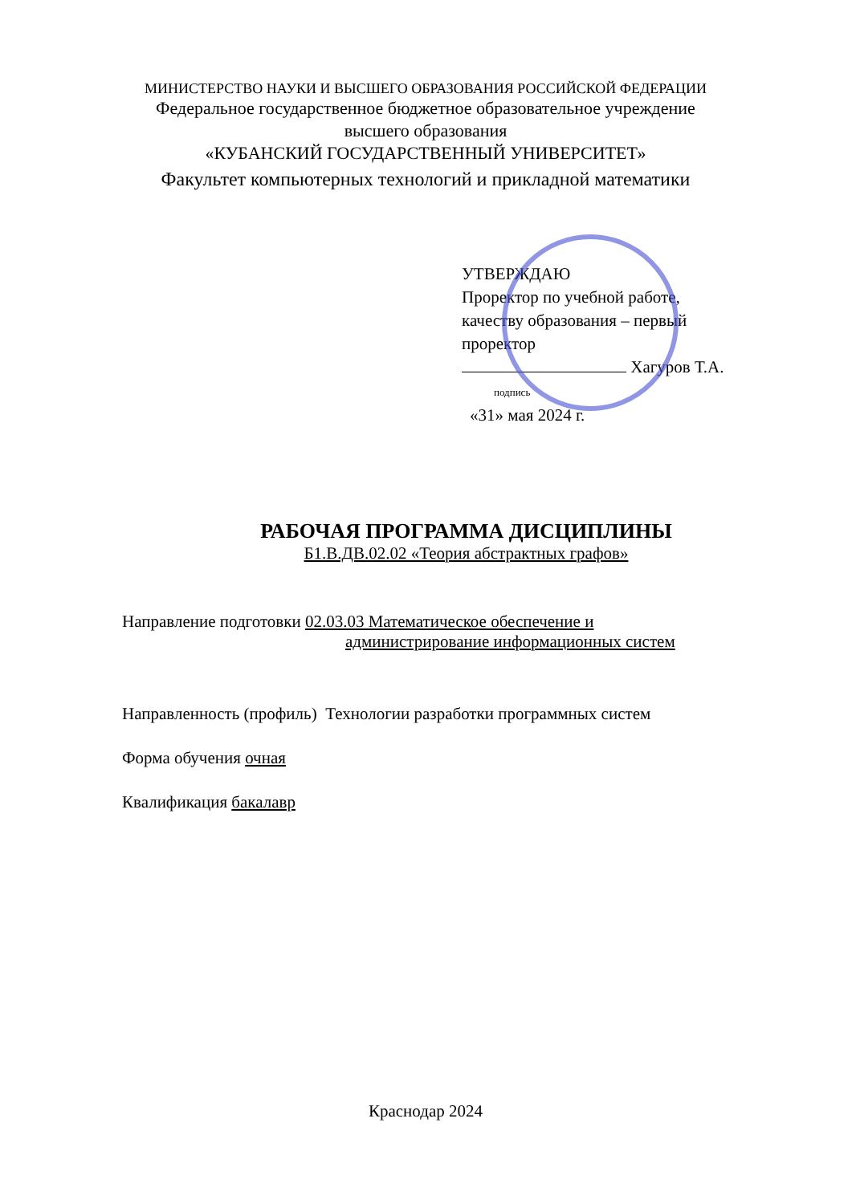МИНИСТЕРСТВО НАУКИ И ВЫСШЕГО ОБРАЗОВАНИЯ РОССИЙСКОЙ ФЕДЕРАЦИИ
Федеральное государственное бюджетное образовательное учреждение
высшего образования
«КУБАНСКИЙ ГОСУДАРСТВЕННЫЙ УНИВЕРСИТЕТ»
Факультет компьютерных технологий и прикладной математики
УТВЕРЖДАЮ
Проректор по учебной работе,
качеству образования – первый
проректор
Хагуров Т.А.
подпись
«31» мая 2024 г.
РАБОЧАЯ ПРОГРАММА ДИСЦИПЛИНЫ
Б1.В.ДВ.02.02 «Теория абстрактных графов»
Направление подготовки 02.03.03 Математическое обеспечение и
администрирование информационных систем
Направленность (профиль) Технологии разработки программных систем
Форма обучения очная
Квалификация бакалавр
Краснодар 2024